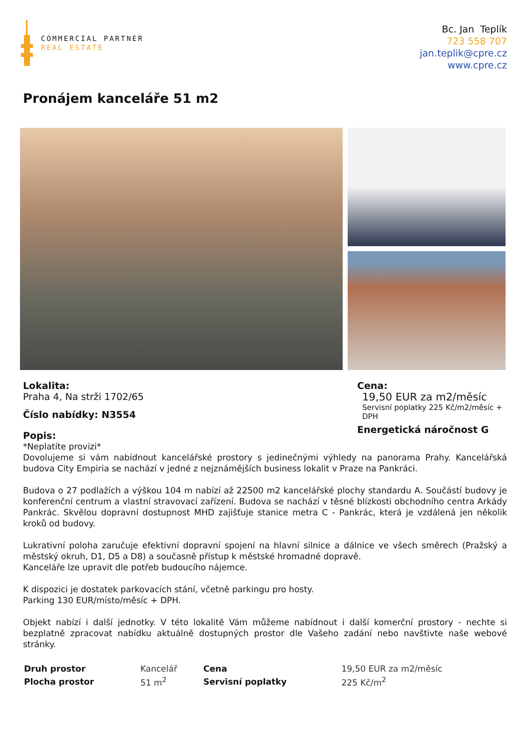COMMERCIAL PARTNER
REAL ESTATE
Bc. Jan Teplík
723 558 707
jan.teplik@cpre.cz
www.cpre.cz
Pronájem kanceláře 51 m2
Lokalita:
Praha 4, Na strži 1702/65
Číslo nabídky: N3554
Popis:
Cena:
19,50 EUR za m2/měsíc
Servisní poplatky 225 Kč/m2/měsíc + DPH
Energetická náročnost G
*Neplatíte provizi*
Dovolujeme si vám nabídnout kancelářské prostory s jedinečnými výhledy na panorama Prahy. Kancelářská budova City Empiria se nachází v jedné z nejznámějších business lokalit v Praze na Pankráci.
Budova o 27 podlažích a výškou 104 m nabízí až 22500 m2 kancelářské plochy standardu A. Součástí budovy je konferenční centrum a vlastní stravovací zařízení. Budova se nachází v těsné blízkosti obchodního centra Arkády Pankrác. Skvělou dopravní dostupnost MHD zajišťuje stanice metra C - Pankrác, která je vzdálená jen několik kroků od budovy.
Lukrativní poloha zaručuje efektivní dopravní spojení na hlavní silnice a dálnice ve všech směrech (Pražský a městský okruh, D1, D5 a D8) a současně přístup k městské hromadné dopravě.
Kanceláře lze upravit dle potřeb budoucího nájemce.
K dispozici je dostatek parkovacích stání, včetně parkingu pro hosty.
Parking 130 EUR/místo/měsíc + DPH.
Objekt nabízí i další jednotky. V této lokalitě Vám můžeme nabídnout i další komerční prostory - nechte si bezplatně zpracovat nabídku aktuálně dostupných prostor dle Vašeho zadání nebo navštivte naše webové stránky.
| Druh prostor | Kancelář | Cena | 19,50 EUR za m2/měsíc |
| Plocha prostor | 51 m<sup>2</sup> | Servisní poplatky | 225 Kč/m<sup>2</sup> |